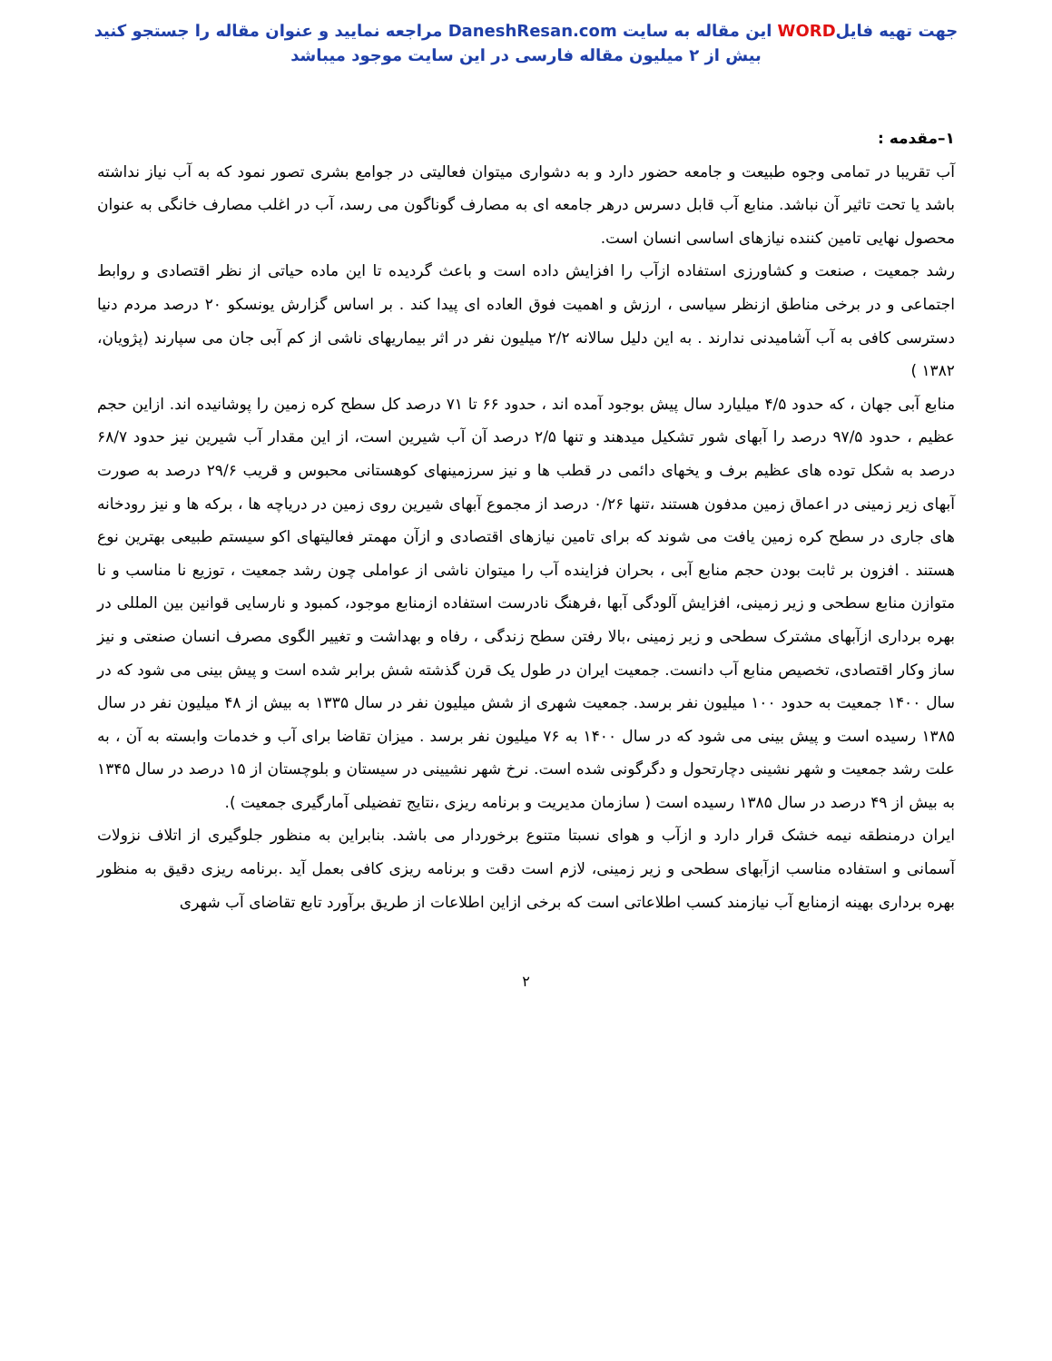جهت تهیه فایلWORD این مقاله به سایت DaneshResan.com مراجعه نمایید و عنوان مقاله را جستجو کنید
بیش از ۲ میلیون مقاله فارسی در این سایت موجود میباشد
۱–مقدمه :
آب تقریبا در تمامی وجوه طبیعت و جامعه حضور دارد و به دشواری میتوان فعالیتی در جوامع بشری تصور نمود که به آب نیاز نداشته باشد یا تحت تاثیر آن نباشد. منابع آب قابل دسرس درهر جامعه ای به مصارف گوناگون می رسد، آب در اغلب مصارف خانگی به عنوان محصول نهایی تامین کننده نیازهای اساسی انسان است.
رشد جمعیت ، صنعت و کشاورزی استفاده ازآب را افزایش داده است و باعث گردیده تا این ماده حیاتی از نظر اقتصادی و روابط اجتماعی و در برخی مناطق ازنظر سیاسی ، ارزش و اهمیت فوق العاده ای پیدا کند . بر اساس گزارش یونسکو ۲۰ درصد مردم دنیا دسترسی کافی به آب آشامیدنی ندارند . به این دلیل سالانه ۲/۲ میلیون نفر در اثر بیماریهای ناشی از کم آبی جان می سپارند (پژویان، ۱۳۸۲ )
منابع آبی جهان ، که حدود ۴/۵ میلیارد سال پیش بوجود آمده اند ، حدود ۶۶ تا ۷۱ درصد کل سطح کره زمین را پوشانیده اند. ازاین حجم عظیم ، حدود ۹۷/۵ درصد را آبهای شور تشکیل میدهند و تنها ۲/۵ درصد آن آب شیرین است، از این مقدار آب شیرین نیز حدود ۶۸/۷ درصد به شکل توده های عظیم برف و یخهای دائمی در قطب ها و نیز سرزمینهای کوهستانی محبوس و قریب ۲۹/۶ درصد به صورت آبهای زیر زمینی در اعماق زمین مدفون هستند ،تنها ۰/۲۶ درصد از مجموع آبهای شیرین روی زمین در دریاچه ها ، برکه ها و نیز رودخانه های جاری در سطح کره زمین یافت می شوند که برای تامین نیازهای اقتصادی و ازآن مهمتر فعالیتهای اکو سیستم طبیعی بهترین نوع هستند . افزون بر ثابت بودن حجم منابع آبی ، بحران فزاینده آب را میتوان ناشی از عواملی چون رشد جمعیت ، توزیع نا مناسب و نا متوازن منابع سطحی و زیر زمینی، افزایش آلودگی آبها ،فرهنگ نادرست استفاده ازمنابع موجود، کمبود و نارسایی قوانین بین المللی در بهره برداری ازآبهای مشترک سطحی و زیر زمینی ،بالا رفتن سطح زندگی ، رفاه و بهداشت و تغییر الگوی مصرف انسان صنعتی و نیز ساز وکار اقتصادی، تخصیص منابع آب دانست. جمعیت ایران در طول یک قرن گذشته شش برابر شده است و پیش بینی می شود که در سال ۱۴۰۰ جمعیت به حدود ۱۰۰ میلیون نفر برسد. جمعیت شهری از شش میلیون نفر در سال ۱۳۳۵ به بیش از ۴۸ میلیون نفر در سال ۱۳۸۵ رسیده است و پیش بینی می شود که در سال ۱۴۰۰ به ۷۶ میلیون نفر برسد . میزان تقاضا برای آب و خدمات وابسته به آن ، به علت رشد جمعیت و شهر نشینی دچارتحول و دگرگونی شده است. نرخ شهر نشیینی در سیستان و بلوچستان از ۱۵ درصد در سال ۱۳۴۵ به بیش از ۴۹ درصد در سال ۱۳۸۵ رسیده است ( سازمان مدیریت و برنامه ریزی ،نتایج تفضیلی آمارگیری جمعیت ).
ایران درمنطقه نیمه خشک قرار دارد و ازآب و هوای نسبتا متنوع برخوردار می باشد. بنابراین به منظور جلوگیری از اتلاف نزولات آسمانی و استفاده مناسب ازآبهای سطحی و زیر زمینی، لازم است دقت و برنامه ریزی کافی بعمل آید .برنامه ریزی دقیق به منظور بهره برداری بهینه ازمنابع آب نیازمند کسب اطلاعاتی است که برخی ازاین اطلاعات از طریق برآورد تابع تقاضای آب شهری
۲